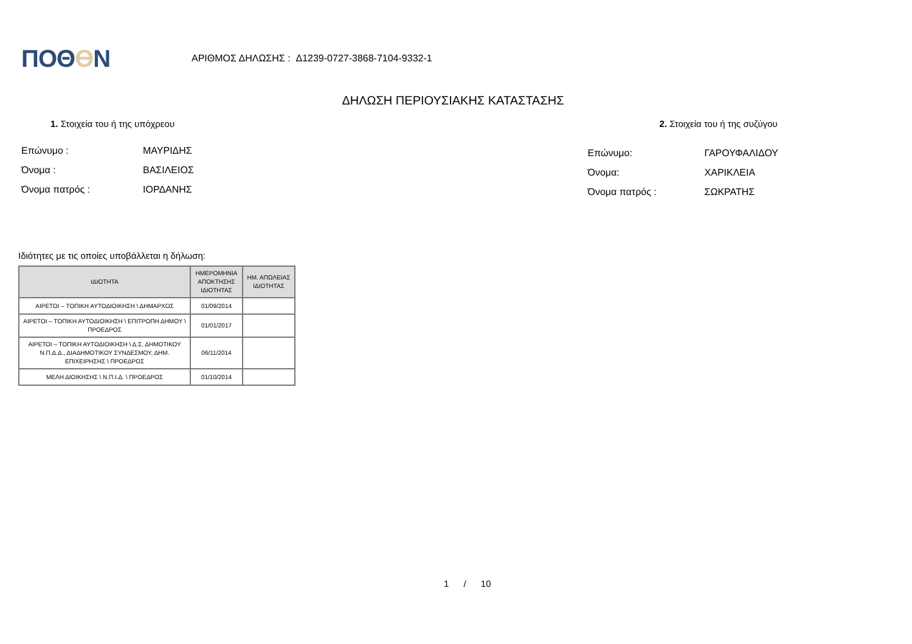ΠΟΘƟΝ
ΑΡΙΘΜΟΣ ΔΗΛΩΣΗΣ : Δ1239-0727-3868-7104-9332-1
ΔΗΛΩΣΗ ΠΕΡΙΟΥΣΙΑΚΗΣ ΚΑΤΑΣΤΑΣΗΣ
1. Στοιχεία του ή της υπόχρεου
Επώνυμο : ΜΑΥΡΙΔΗΣ
Όνομα : ΒΑΣΙΛΕΙΟΣ
Όνομα πατρός : ΙΟΡΔΑΝΗΣ
2. Στοιχεία του ή της συζύγου
Επώνυμο: ΓΑΡΟΥΦΑΛΙΔΟΥ
Όνομα: ΧΑΡΙΚΛΕΙΑ
Όνομα πατρός : ΣΩΚΡΑΤΗΣ
Ιδιότητες με τις οποίες υποβάλλεται η δήλωση:
| ΙΔΙΟΤΗΤΑ | ΗΜΕΡΟΜΗΝΙΑ ΑΠΟΚΤΗΣΗΣ ΙΔΙΟΤΗΤΑΣ | ΗΜ. ΑΠΩΛΕΙΑΣ ΙΔΙΟΤΗΤΑΣ |
| --- | --- | --- |
| ΑΙΡΕΤΟΙ – ΤΟΠΙΚΗ ΑΥΤΟΔΙΟΙΚΗΣΗ \ ΔΗΜΑΡΧΟΣ | 01/09/2014 | |
| ΑΙΡΕΤΟΙ – ΤΟΠΙΚΗ ΑΥΤΟΔΙΟΙΚΗΣΗ \ ΕΠΙΤΡΟΠΗ ΔΗΜΟΥ \ ΠΡΟΕΔΡΟΣ | 01/01/2017 | |
| ΑΙΡΕΤΟΙ – ΤΟΠΙΚΗ ΑΥΤΟΔΙΟΙΚΗΣΗ \ Δ.Σ. ΔΗΜΟΤΙΚΟΥ Ν.Π.Δ.Δ., ΔΙΑΔΗΜΟΤΙΚΟΥ ΣΥΝΔΕΣΜΟΥ, ΔΗΜ. ΕΠΙΧΕΙΡΗΣΗΣ \ ΠΡΟΕΔΡΟΣ | 06/11/2014 | |
| ΜΕΛΗ ΔΙΟΙΚΗΣΗΣ \ Ν.Π.Ι.Δ. \ ΠΡΟΕΔΡΟΣ | 01/10/2014 | |
1 / 10